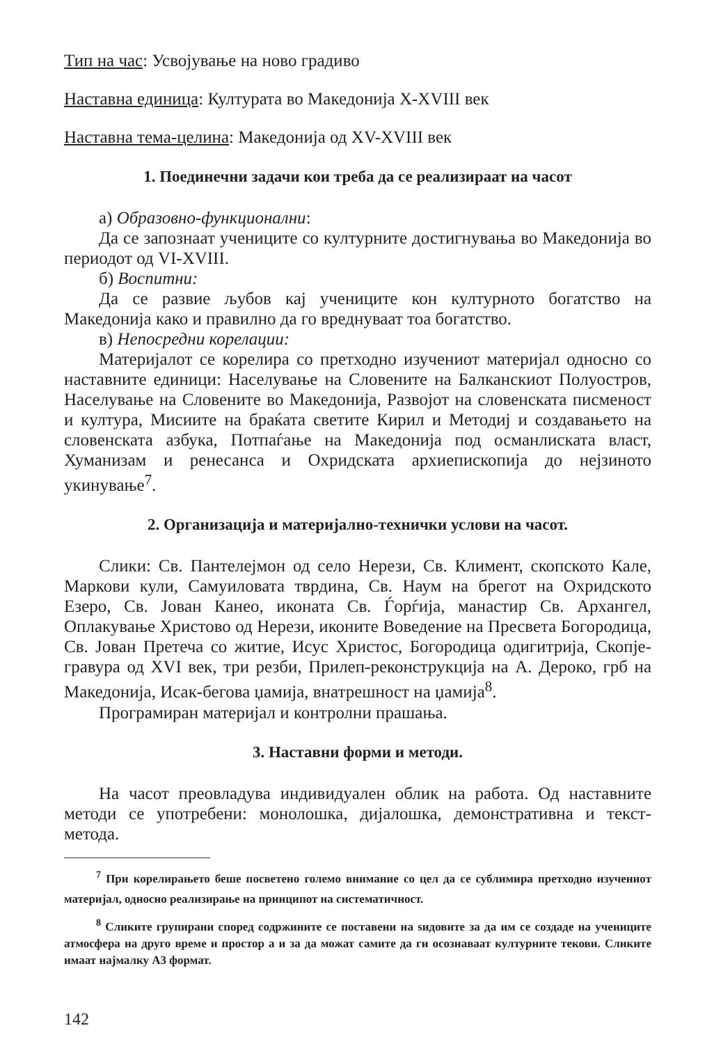Тип на час: Усвојување на ново градиво
Наставна единица: Културата во Македонија X-XVIII век
Наставна тема-целина: Македонија од XV-XVIII век
1. Поединечни задачи кои треба да се реализираат на часот
а) Образовно-функционални:
Да се запознаат учениците со културните достигнувања во Македонија во периодот од VI-XVIII.
б) Воспитни:
Да се развие љубов кај учениците кон културното богатство на Македонија како и правилно да го вреднуваат тоа богатство.
в) Непосредни корелации:
Материјалот се корелира со претходно изучениот материјал односно со наставните единици: Населување на Словените на Балканскиот Полуостров, Населување на Словените во Македонија, Развојот на словенската писменост и култура, Мисиите на браќата светите Кирил и Методиј и создавањето на словенската азбука, Потпаѓање на Македонија под османлиската власт, Хуманизам и ренесанса и Охридската архиепископија до нејзиното укинување<sup>7</sup>.
2. Организација и материјално-технички услови на часот.
Слики: Св. Пантелејмон од село Нерези, Св. Климент, скопското Кале, Маркови кули, Самуиловата тврдина, Св. Наум на брегот на Охридското Езеро, Св. Јован Канео, иконата Св. Ѓорѓија, манастир Св. Архангел, Оплакување Христово од Нерези, иконите Воведение на Пресвета Богородица, Св. Јован Претеча со житие, Исус Христос, Богородица одигитрија, Скопје-гравура од XVI век, три резби, Прилеп-реконструкција на А. Дероко, грб на Македонија, Исак-бегова џамија, внатрешност на џамија<sup>8</sup>.
Програмиран материјал и контролни прашања.
3. Наставни форми и методи.
На часот преовладува индивидуален облик на работа. Од наставните методи се употребени: монолошка, дијалошка, демонстративна и текст-метода.
<sup>7</sup> При корелирањето беше посветено големо внимание со цел да се сублимира претходно изучениот материјал, односно реализирање на принципот на систематичност.
<sup>8</sup> Сликите групирани според содржините се поставени на ѕидовите за да им се создаде на учениците атмосфера на друго време и простор а и за да можат самите да ги осознаваат културните текови. Сликите имаат најмалку А3 формат.
142